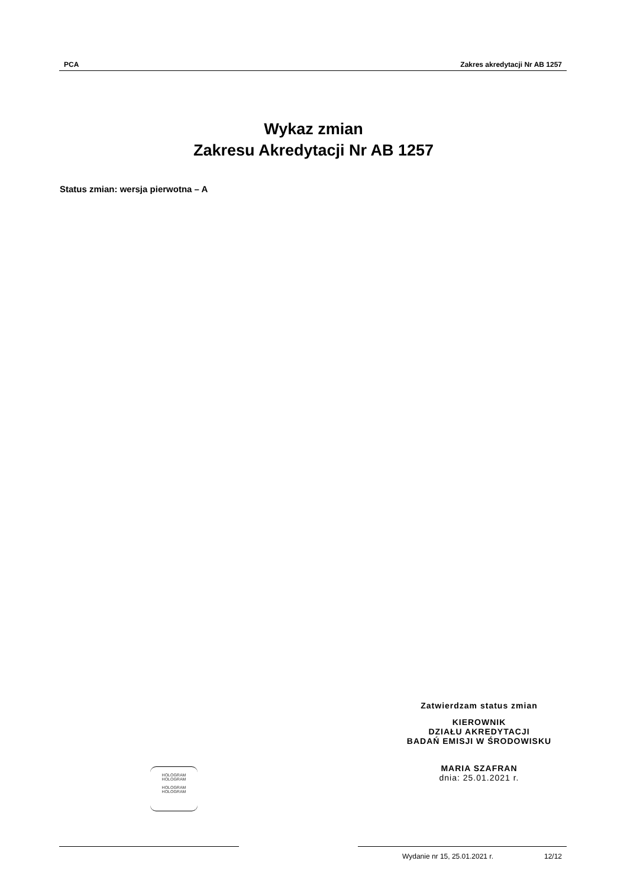PCA Zakres akredytacji Nr AB 1257
Wykaz zmian
Zakresu Akredytacji Nr AB 1257
Status zmian: wersja pierwotna – A
Zatwierdzam status zmian
KIEROWNIK
DZIAŁU AKREDYTACJI
BADAŃ EMISJI W ŚRODOWISKU
MARIA SZAFRAN
dnia: 25.01.2021 r.
HOLOGRAM
HOLOGRAM
HOLOGRAM
HOLOGRAM
Wydanie nr 15, 25.01.2021 r. 12/12